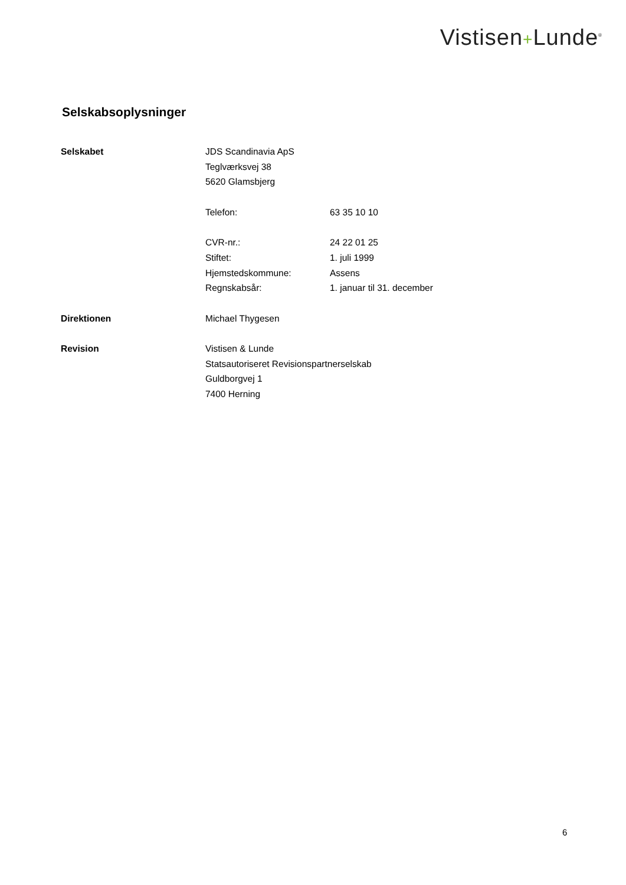Vistisen+Lunde<sup>®</sup>
Selskabsoplysninger
| Selskabet | JDS Scandinavia ApS | |
| | Teglværksvej 38 | |
| | 5620 Glamsbjerg | |
| | Telefon: | 63 35 10 10 |
| | CVR-nr.: | 24 22 01 25 |
| | Stiftet: | 1. juli 1999 |
| | Hjemstedskommune: | Assens |
| | Regnskabsår: | 1. januar til 31. december |
| Direktionen | Michael Thygesen | |
| Revision | Vistisen & Lunde | |
| | Statsautoriseret Revisionspartnerselskab | |
| | Guldborgvej 1 | |
| | 7400 Herning | |
6